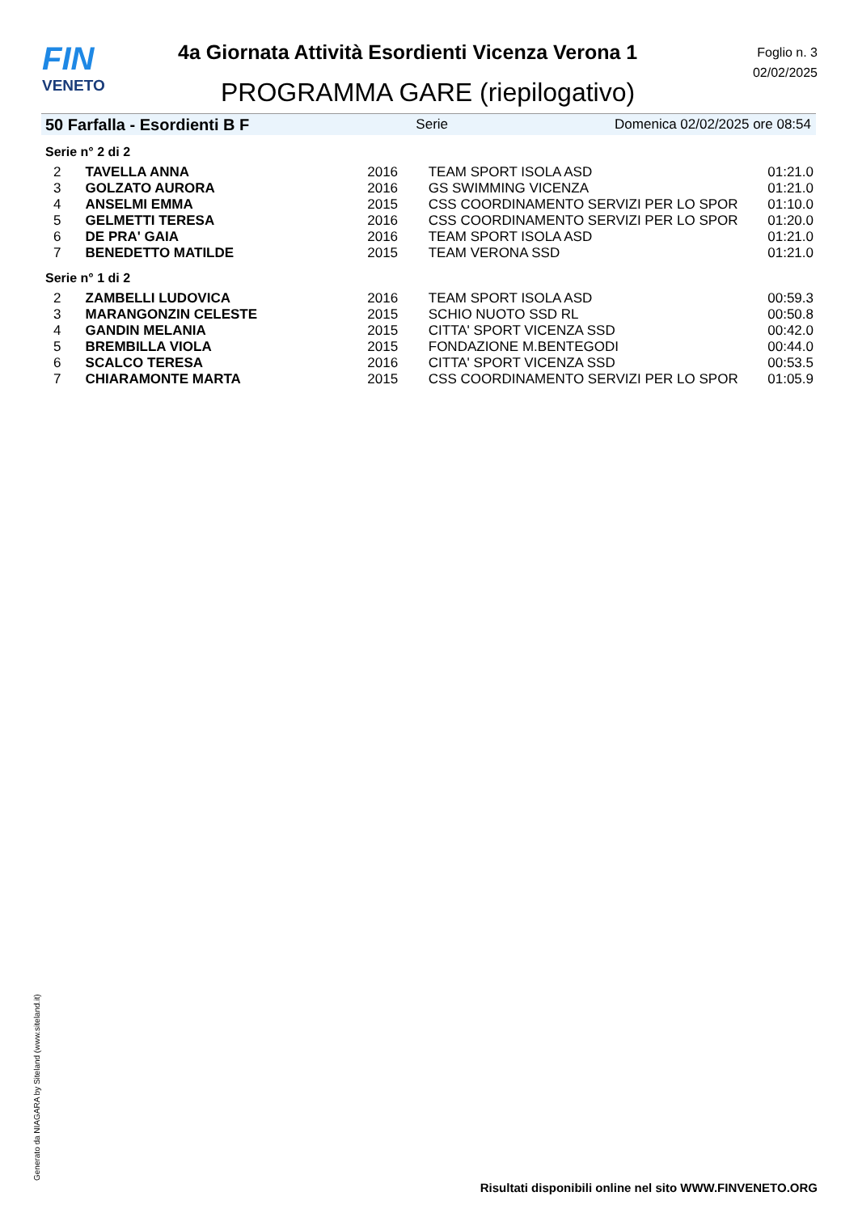FIN
VENETO
4a Giornata Attività Esordienti Vicenza Verona 1
PROGRAMMA GARE (riepilogativo)
Foglio n. 3
02/02/2025
50 Farfalla - Esordienti B F Serie Domenica 02/02/2025 ore 08:54
Serie n° 2 di 2
| 2 | TAVELLA ANNA | 2016 | TEAM SPORT ISOLA ASD | 01:21.0 |
| 3 | GOLZATO AURORA | 2016 | GS SWIMMING VICENZA | 01:21.0 |
| 4 | ANSELMI EMMA | 2015 | CSS COORDINAMENTO SERVIZI PER LO SPOR | 01:10.0 |
| 5 | GELMETTI TERESA | 2016 | CSS COORDINAMENTO SERVIZI PER LO SPOR | 01:20.0 |
| 6 | DE PRA' GAIA | 2016 | TEAM SPORT ISOLA ASD | 01:21.0 |
| 7 | BENEDETTO MATILDE | 2015 | TEAM VERONA SSD | 01:21.0 |
Serie n° 1 di 2
| 2 | ZAMBELLI LUDOVICA | 2016 | TEAM SPORT ISOLA ASD | 00:59.3 |
| 3 | MARANGONZIN CELESTE | 2015 | SCHIO NUOTO SSD RL | 00:50.8 |
| 4 | GANDIN MELANIA | 2015 | CITTA' SPORT VICENZA SSD | 00:42.0 |
| 5 | BREMBILLA VIOLA | 2015 | FONDAZIONE M.BENTEGODI | 00:44.0 |
| 6 | SCALCO TERESA | 2016 | CITTA' SPORT VICENZA SSD | 00:53.5 |
| 7 | CHIARAMONTE MARTA | 2015 | CSS COORDINAMENTO SERVIZI PER LO SPOR | 01:05.9 |
Generato da NIAGARA by Siteland (www.siteland.it)
Risultati disponibili online nel sito WWW.FINVENETO.ORG